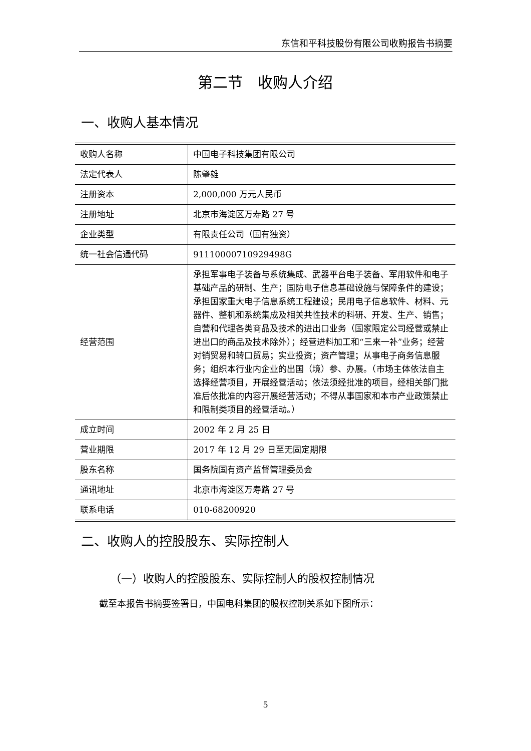东信和平科技股份有限公司收购报告书摘要
第二节　收购人介绍
一、收购人基本情况
| 收购人名称 | 中国电子科技集团有限公司 |
| 法定代表人 | 陈肇雄 |
| 注册资本 | 2,000,000 万元人民币 |
| 注册地址 | 北京市海淀区万寿路 27 号 |
| 企业类型 | 有限责任公司（国有独资） |
| 统一社会信通代码 | 91110000710929498G |
| 经营范围 | 承担军事电子装备与系统集成、武器平台电子装备、军用软件和电子基础产品的研制、生产；国防电子信息基础设施与保障条件的建设；承担国家重大电子信息系统工程建设；民用电子信息软件、材料、元器件、整机和系统集成及相关共性技术的科研、开发、生产、销售；自营和代理各类商品及技术的进出口业务（国家限定公司经营或禁止进出口的商品及技术除外）；经营进料加工和“三来一补”业务；经营对销贸易和转口贸易；实业投资；资产管理；从事电子商务信息服务；组织本行业内企业的出国（境）参、办展。（市场主体依法自主选择经营项目，开展经营活动；依法须经批准的项目，经相关部门批准后依批准的内容开展经营活动；不得从事国家和本市产业政策禁止和限制类项目的经营活动。） |
| 成立时间 | 2002 年 2 月 25 日 |
| 营业期限 | 2017 年 12 月 29 日至无固定期限 |
| 股东名称 | 国务院国有资产监督管理委员会 |
| 通讯地址 | 北京市海淀区万寿路 27 号 |
| 联系电话 | 010-68200920 |
二、收购人的控股股东、实际控制人
（一）收购人的控股股东、实际控制人的股权控制情况
截至本报告书摘要签署日，中国电科集团的股权控制关系如下图所示：
5